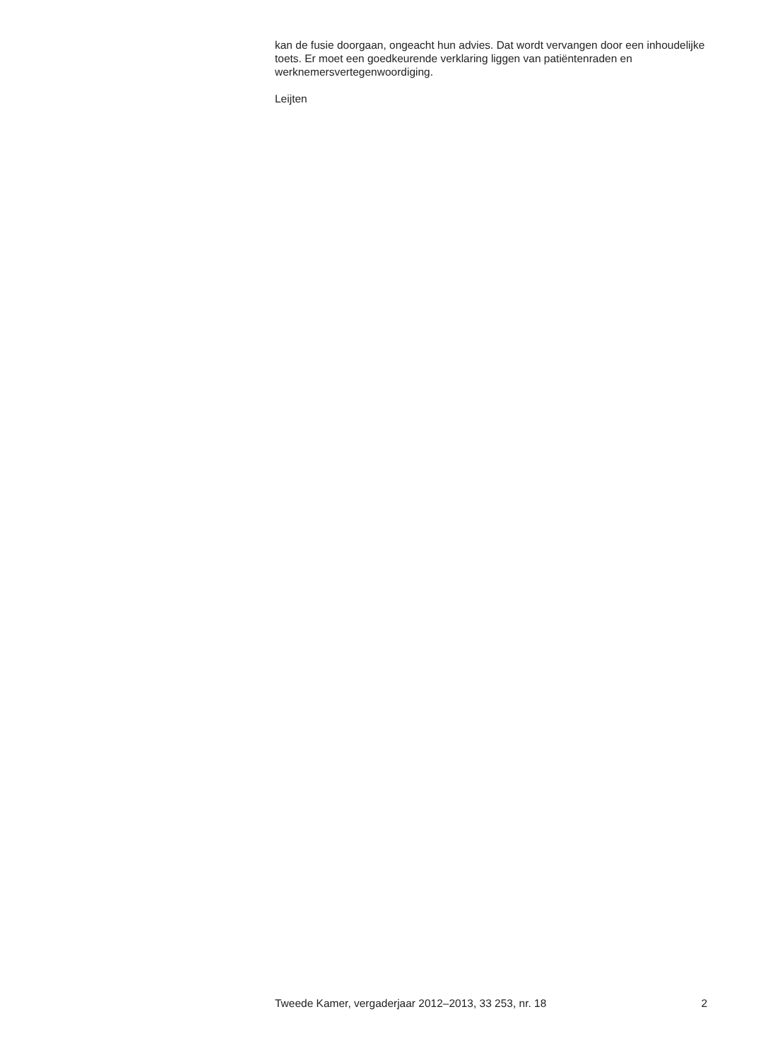kan de fusie doorgaan, ongeacht hun advies. Dat wordt vervangen door een inhoudelijke toets. Er moet een goedkeurende verklaring liggen van patiëntenraden en werknemersvertegenwoordiging.
Leijten
Tweede Kamer, vergaderjaar 2012–2013, 33 253, nr. 18 2